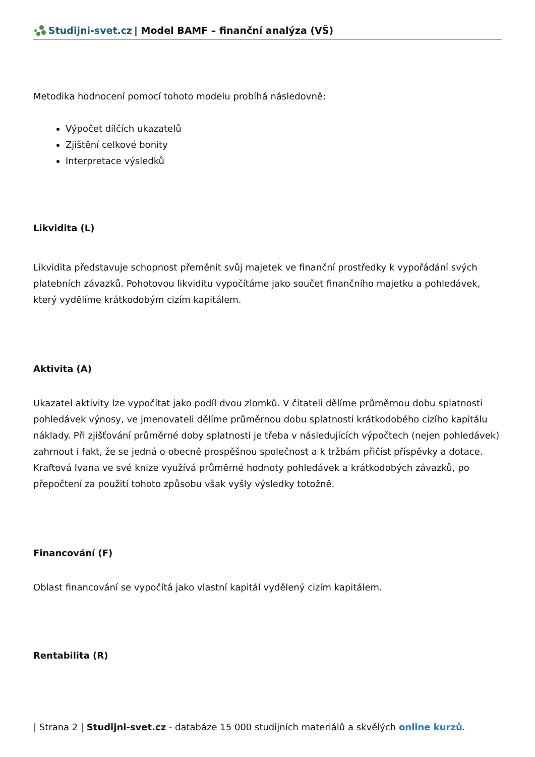Studijni-svet.cz | Model BAMF – finanční analýza (VŠ)
Metodika hodnocení pomocí tohoto modelu probíhá následovně:
Výpočet dílčích ukazatelů
Zjištění celkové bonity
Interpretace výsledků
Likvidita (L)
Likvidita představuje schopnost přeměnit svůj majetek ve finanční prostředky k vypořádání svých platebních závazků. Pohotovou likviditu vypočítáme jako součet finančního majetku a pohledávek, který vydělíme krátkodobým cizím kapitálem.
Aktivita (A)
Ukazatel aktivity lze vypočítat jako podíl dvou zlomků. V čitateli dělíme průměrnou dobu splatnosti pohledávek výnosy, ve jmenovateli dělíme průměrnou dobu splatnosti krátkodobého cizího kapitálu náklady. Při zjišťování průměrné doby splatnosti je třeba v následujících výpočtech (nejen pohledávek) zahrnout i fakt, že se jedná o obecně prospěšnou společnost a k tržbám přičíst příspěvky a dotace. Kraftová Ivana ve své knize využívá průměrné hodnoty pohledávek a krátkodobých závazků, po přepočtení za použití tohoto způsobu však vyšly výsledky totožně.
Financování (F)
Oblast financování se vypočítá jako vlastní kapitál vydělený cizím kapitálem.
Rentabilita (R)
| Strana 2 | Studijni-svet.cz - databáze 15 000 studijních materiálů a skvělých online kurzů.